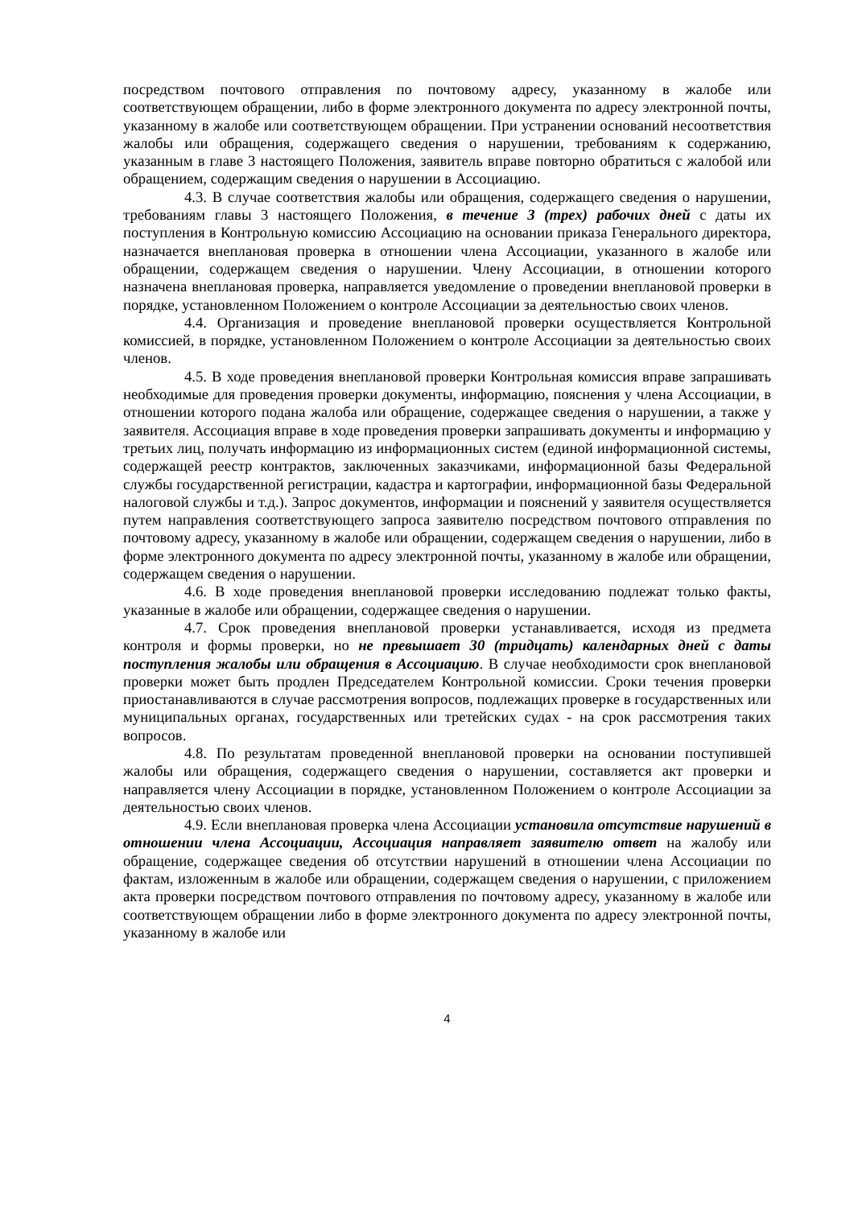посредством почтового отправления по почтовому адресу, указанному в жалобе или соответствующем обращении, либо в форме электронного документа по адресу электронной почты, указанному в жалобе или соответствующем обращении. При устранении оснований несоответствия жалобы или обращения, содержащего сведения о нарушении, требованиям к содержанию, указанным в главе 3 настоящего Положения, заявитель вправе повторно обратиться с жалобой или обращением, содержащим сведения о нарушении в Ассоциацию.
4.3. В случае соответствия жалобы или обращения, содержащего сведения о нарушении, требованиям главы 3 настоящего Положения, в течение 3 (трех) рабочих дней с даты их поступления в Контрольную комиссию Ассоциацию на основании приказа Генерального директора, назначается внеплановая проверка в отношении члена Ассоциации, указанного в жалобе или обращении, содержащем сведения о нарушении. Члену Ассоциации, в отношении которого назначена внеплановая проверка, направляется уведомление о проведении внеплановой проверки в порядке, установленном Положением о контроле Ассоциации за деятельностью своих членов.
4.4. Организация и проведение внеплановой проверки осуществляется Контрольной комиссией, в порядке, установленном Положением о контроле Ассоциации за деятельностью своих членов.
4.5. В ходе проведения внеплановой проверки Контрольная комиссия вправе запрашивать необходимые для проведения проверки документы, информацию, пояснения у члена Ассоциации, в отношении которого подана жалоба или обращение, содержащее сведения о нарушении, а также у заявителя. Ассоциация вправе в ходе проведения проверки запрашивать документы и информацию у третьих лиц, получать информацию из информационных систем (единой информационной системы, содержащей реестр контрактов, заключенных заказчиками, информационной базы Федеральной службы государственной регистрации, кадастра и картографии, информационной базы Федеральной налоговой службы и т.д.). Запрос документов, информации и пояснений у заявителя осуществляется путем направления соответствующего запроса заявителю посредством почтового отправления по почтовому адресу, указанному в жалобе или обращении, содержащем сведения о нарушении, либо в форме электронного документа по адресу электронной почты, указанному в жалобе или обращении, содержащем сведения о нарушении.
4.6. В ходе проведения внеплановой проверки исследованию подлежат только факты, указанные в жалобе или обращении, содержащее сведения о нарушении.
4.7. Срок проведения внеплановой проверки устанавливается, исходя из предмета контроля и формы проверки, но не превышает 30 (тридцать) календарных дней с даты поступления жалобы или обращения в Ассоциацию. В случае необходимости срок внеплановой проверки может быть продлен Председателем Контрольной комиссии. Сроки течения проверки приостанавливаются в случае рассмотрения вопросов, подлежащих проверке в государственных или муниципальных органах, государственных или третейских судах - на срок рассмотрения таких вопросов.
4.8. По результатам проведенной внеплановой проверки на основании поступившей жалобы или обращения, содержащего сведения о нарушении, составляется акт проверки и направляется члену Ассоциации в порядке, установленном Положением о контроле Ассоциации за деятельностью своих членов.
4.9. Если внеплановая проверка члена Ассоциации установила отсутствие нарушений в отношении члена Ассоциации, Ассоциация направляет заявителю ответ на жалобу или обращение, содержащее сведения об отсутствии нарушений в отношении члена Ассоциации по фактам, изложенным в жалобе или обращении, содержащем сведения о нарушении, с приложением акта проверки посредством почтового отправления по почтовому адресу, указанному в жалобе или соответствующем обращении либо в форме электронного документа по адресу электронной почты, указанному в жалобе или
4